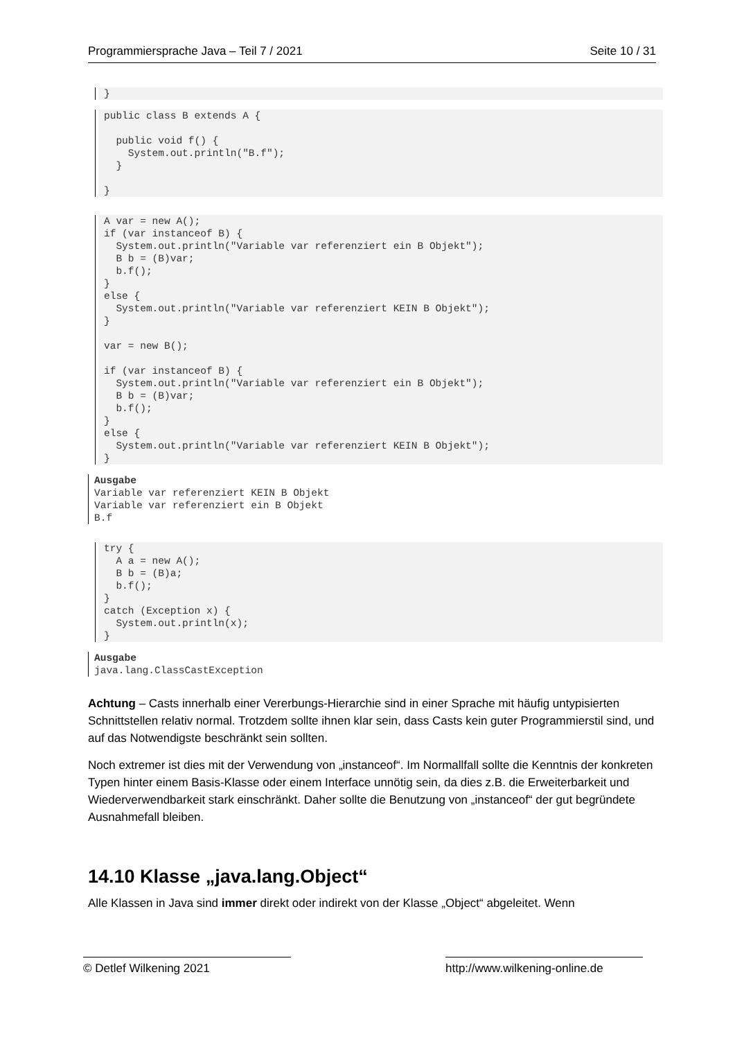Programmiersprache Java – Teil 7 / 2021 Seite 10 / 31
}
public class B extends A {

  public void f() {
    System.out.println("B.f");
  }

}
A var = new A();
if (var instanceof B) {
  System.out.println("Variable var referenziert ein B Objekt");
  B b = (B)var;
  b.f();
}
else {
  System.out.println("Variable var referenziert KEIN B Objekt");
}

var = new B();

if (var instanceof B) {
  System.out.println("Variable var referenziert ein B Objekt");
  B b = (B)var;
  b.f();
}
else {
  System.out.println("Variable var referenziert KEIN B Objekt");
}
Ausgabe
Variable var referenziert KEIN B Objekt
Variable var referenziert ein B Objekt
B.f
try {
  A a = new A();
  B b = (B)a;
  b.f();
}
catch (Exception x) {
  System.out.println(x);
}
Ausgabe
java.lang.ClassCastException
Achtung – Casts innerhalb einer Vererbungs-Hierarchie sind in einer Sprache mit häufig untypisierten Schnittstellen relativ normal. Trotzdem sollte ihnen klar sein, dass Casts kein guter Programmierstil sind, und auf das Notwendigste beschränkt sein sollten.
Noch extremer ist dies mit der Verwendung von „instanceof“. Im Normallfall sollte die Kenntnis der konkreten Typen hinter einem Basis-Klasse oder einem Interface unnötig sein, da dies z.B. die Erweiterbarkeit und Wiederverwendbarkeit stark einschränkt. Daher sollte die Benutzung von „instanceof“ der gut begründete Ausnahmefall bleiben.
14.10 Klasse „java.lang.Object“
Alle Klassen in Java sind immer direkt oder indirekt von der Klasse „Object“ abgeleitet. Wenn
© Detlef Wilkening 2021 http://www.wilkening-online.de